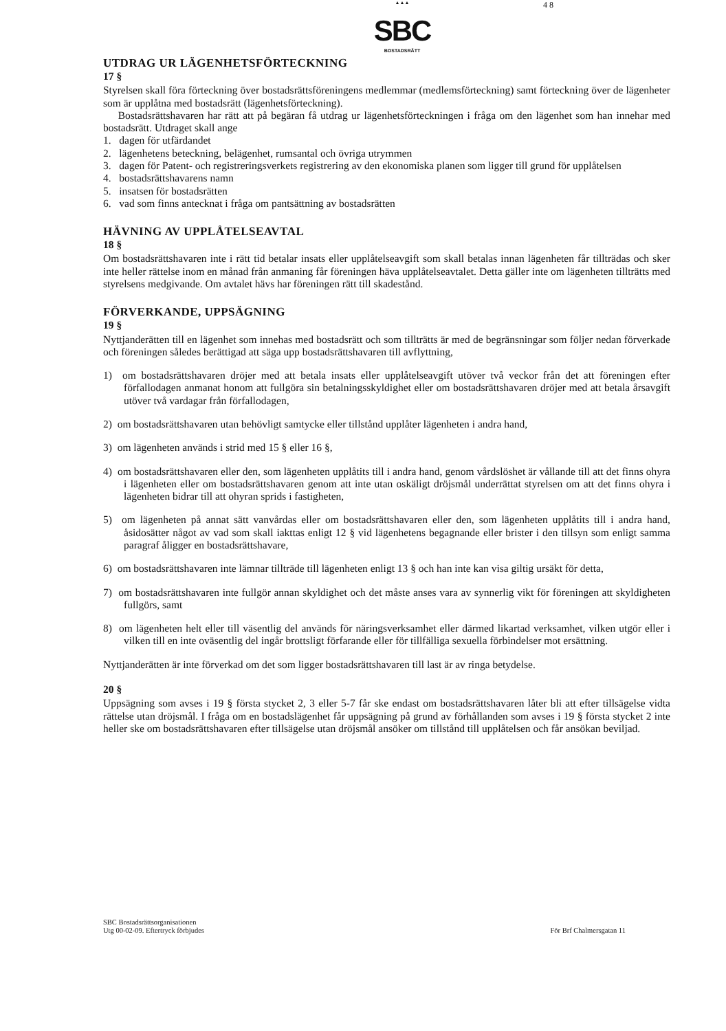▲▲▲
SBC
BOSTADSRÄTT
4 8
UTDRAG UR LÄGENHETSFÖRTECKNING
17 §
Styrelsen skall föra förteckning över bostadsrättsföreningens medlemmar (medlemsförteckning) samt förteckning över de lägenheter som är upplåtna med bostadsrätt (lägenhetsförteckning).
Bostadsrättshavaren har rätt att på begäran få utdrag ur lägenhetsförteckningen i fråga om den lägenhet som han innehar med bostadsrätt. Utdraget skall ange
1. dagen för utfärdandet
2. lägenhetens beteckning, belägenhet, rumsantal och övriga utrymmen
3. dagen för Patent- och registreringsverkets registrering av den ekonomiska planen som ligger till grund för upplåtelsen
4. bostadsrättshavarens namn
5. insatsen för bostadsrätten
6. vad som finns antecknat i fråga om pantsättning av bostadsrätten
HÄVNING AV UPPLÅTELSEAVTAL
18 §
Om bostadsrättshavaren inte i rätt tid betalar insats eller upplåtelseavgift som skall betalas innan lägenheten får tillträdas och sker inte heller rättelse inom en månad från anmaning får föreningen häva upplåtelseavtalet. Detta gäller inte om lägenheten tillträtts med styrelsens medgivande. Om avtalet hävs har föreningen rätt till skadestånd.
FÖRVERKANDE, UPPSÄGNING
19 §
Nyttjanderätten till en lägenhet som innehas med bostadsrätt och som tillträtts är med de begränsningar som följer nedan förverkade och föreningen således berättigad att säga upp bostadsrättshavaren till avflyttning,
1) om bostadsrättshavaren dröjer med att betala insats eller upplåtelseavgift utöver två veckor från det att föreningen efter förfallodagen anmanat honom att fullgöra sin betalningsskyldighet eller om bostadsrättshavaren dröjer med att betala årsavgift utöver två vardagar från förfallodagen,
2) om bostadsrättshavaren utan behövligt samtycke eller tillstånd upplåter lägenheten i andra hand,
3) om lägenheten används i strid med 15 § eller 16 §,
4) om bostadsrättshavaren eller den, som lägenheten upplåtits till i andra hand, genom vårdslöshet är vållande till att det finns ohyra i lägenheten eller om bostadsrättshavaren genom att inte utan oskäligt dröjsmål underrättat styrelsen om att det finns ohyra i lägenheten bidrar till att ohyran sprids i fastigheten,
5) om lägenheten på annat sätt vanvårdas eller om bostadsrättshavaren eller den, som lägenheten upplåtits till i andra hand, åsidosätter något av vad som skall iakttas enligt 12 § vid lägenhetens begagnande eller brister i den tillsyn som enligt samma paragraf åligger en bostadsrättshavare,
6) om bostadsrättshavaren inte lämnar tillträde till lägenheten enligt 13 § och han inte kan visa giltig ursäkt för detta,
7) om bostadsrättshavaren inte fullgör annan skyldighet och det måste anses vara av synnerlig vikt för föreningen att skyldigheten fullgörs, samt
8) om lägenheten helt eller till väsentlig del används för näringsverksamhet eller därmed likartad verksamhet, vilken utgör eller i vilken till en inte oväsentlig del ingår brottsligt förfarande eller för tillfälliga sexuella förbindelser mot ersättning.
Nyttjanderätten är inte förverkad om det som ligger bostadsrättshavaren till last är av ringa betydelse.
20 §
Uppsägning som avses i 19 § första stycket 2, 3 eller 5-7 får ske endast om bostadsrättshavaren låter bli att efter tillsägelse vidta rättelse utan dröjsmål. I fråga om en bostadslägenhet får uppsägning på grund av förhållanden som avses i 19 § första stycket 2 inte heller ske om bostadsrättshavaren efter tillsägelse utan dröjsmål ansöker om tillstånd till upplåtelsen och får ansökan beviljad.
SBC Bostadsrättsorganisationen
Utg 00-02-09. Eftertryck förbjudes
För Brf Chalmersgatan 11